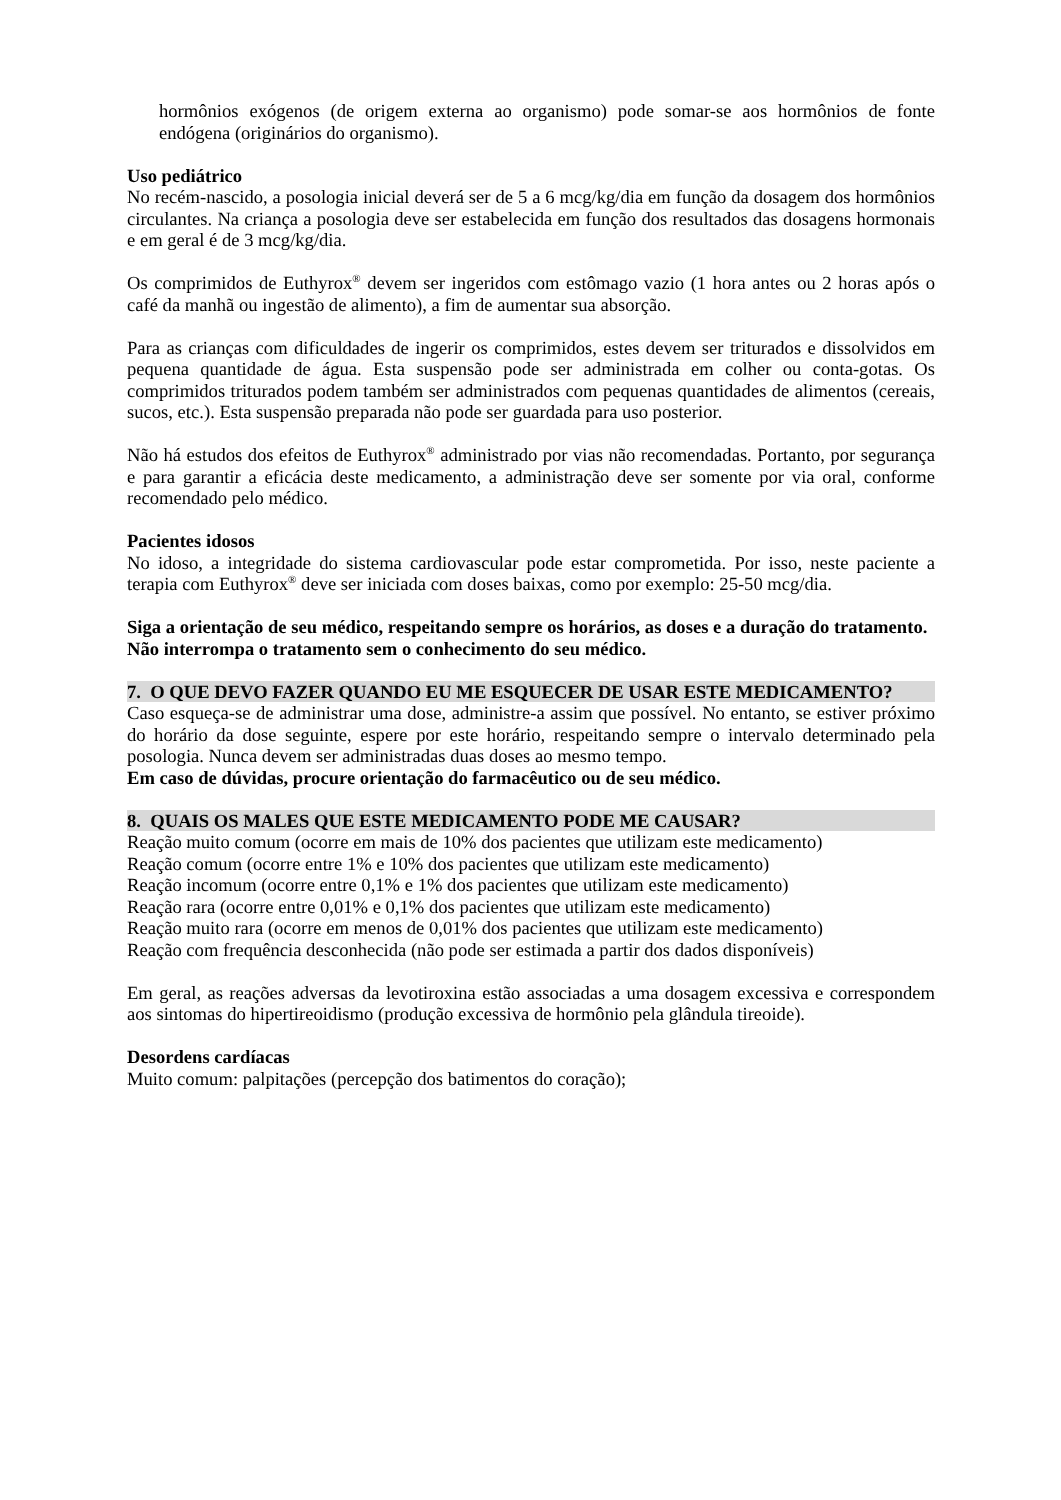hormônios exógenos (de origem externa ao organismo) pode somar-se aos hormônios de fonte endógena (originários do organismo).
Uso pediátrico
No recém-nascido, a posologia inicial deverá ser de 5 a 6 mcg/kg/dia em função da dosagem dos hormônios circulantes. Na criança a posologia deve ser estabelecida em função dos resultados das dosagens hormonais e em geral é de 3 mcg/kg/dia.
Os comprimidos de Euthyrox<sup>®</sup> devem ser ingeridos com estômago vazio (1 hora antes ou 2 horas após o café da manhã ou ingestão de alimento), a fim de aumentar sua absorção.
Para as crianças com dificuldades de ingerir os comprimidos, estes devem ser triturados e dissolvidos em pequena quantidade de água. Esta suspensão pode ser administrada em colher ou conta-gotas. Os comprimidos triturados podem também ser administrados com pequenas quantidades de alimentos (cereais, sucos, etc.). Esta suspensão preparada não pode ser guardada para uso posterior.
Não há estudos dos efeitos de Euthyrox<sup>®</sup> administrado por vias não recomendadas. Portanto, por segurança e para garantir a eficácia deste medicamento, a administração deve ser somente por via oral, conforme recomendado pelo médico.
Pacientes idosos
No idoso, a integridade do sistema cardiovascular pode estar comprometida. Por isso, neste paciente a terapia com Euthyrox<sup>®</sup> deve ser iniciada com doses baixas, como por exemplo: 25-50 mcg/dia.
Siga a orientação de seu médico, respeitando sempre os horários, as doses e a duração do tratamento.
Não interrompa o tratamento sem o conhecimento do seu médico.
7. O QUE DEVO FAZER QUANDO EU ME ESQUECER DE USAR ESTE MEDICAMENTO?
Caso esqueça-se de administrar uma dose, administre-a assim que possível. No entanto, se estiver próximo do horário da dose seguinte, espere por este horário, respeitando sempre o intervalo determinado pela posologia. Nunca devem ser administradas duas doses ao mesmo tempo.
Em caso de dúvidas, procure orientação do farmacêutico ou de seu médico.
8. QUAIS OS MALES QUE ESTE MEDICAMENTO PODE ME CAUSAR?
Reação muito comum (ocorre em mais de 10% dos pacientes que utilizam este medicamento)
Reação comum (ocorre entre 1% e 10% dos pacientes que utilizam este medicamento)
Reação incomum (ocorre entre 0,1% e 1% dos pacientes que utilizam este medicamento)
Reação rara (ocorre entre 0,01% e 0,1% dos pacientes que utilizam este medicamento)
Reação muito rara (ocorre em menos de 0,01% dos pacientes que utilizam este medicamento)
Reação com frequência desconhecida (não pode ser estimada a partir dos dados disponíveis)
Em geral, as reações adversas da levotiroxina estão associadas a uma dosagem excessiva e correspondem aos sintomas do hipertireoidismo (produção excessiva de hormônio pela glândula tireoide).
Desordens cardíacas
Muito comum: palpitações (percepção dos batimentos do coração);